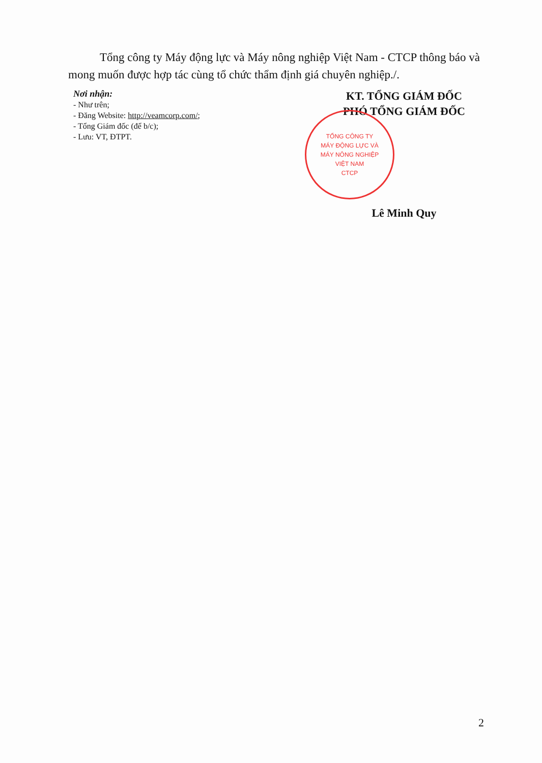Tổng công ty Máy động lực và Máy nông nghiệp Việt Nam - CTCP thông báo và mong muốn được hợp tác cùng tổ chức thẩm định giá chuyên nghiệp./.
Nơi nhận:
- Như trên;
- Đăng Website: http://veamcorp.com/;
- Tổng Giám đốc (để b/c);
- Lưu: VT, ĐTPT.
KT. TỔNG GIÁM ĐỐC
PHÓ TỔNG GIÁM ĐỐC
TỔNG CÔNG TY
MÁY ĐỘNG LỰC VÀ
MÁY NÔNG NGHIỆP
VIỆT NAM
CTCP
Lê Minh Quy
2